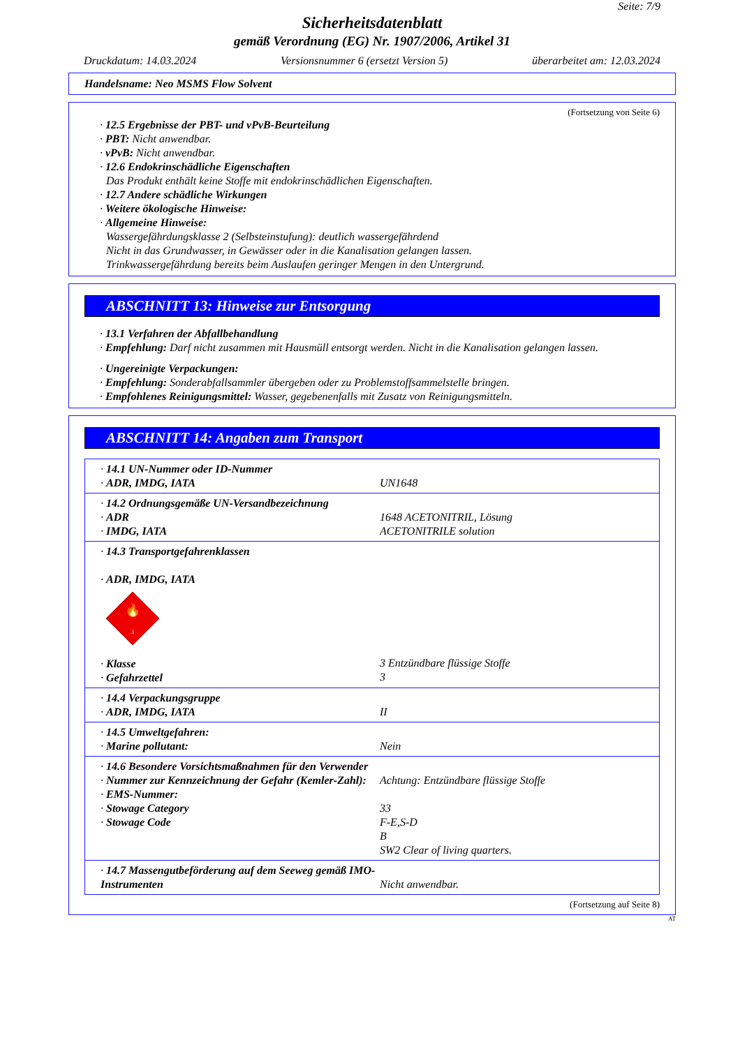Seite: 7/9
Sicherheitsdatenblatt
gemäß Verordnung (EG) Nr. 1907/2006, Artikel 31
Druckdatum: 14.03.2024 Versionsnummer 6 (ersetzt Version 5) überarbeitet am: 12.03.2024
Handelsname: Neo MSMS Flow Solvent
(Fortsetzung von Seite 6)
· 12.5 Ergebnisse der PBT- und vPvB-Beurteilung
· PBT: Nicht anwendbar.
· vPvB: Nicht anwendbar.
· 12.6 Endokrinschädliche Eigenschaften
Das Produkt enthält keine Stoffe mit endokrinschädlichen Eigenschaften.
· 12.7 Andere schädliche Wirkungen
· Weitere ökologische Hinweise:
· Allgemeine Hinweise:
Wassergefährdungsklasse 2 (Selbsteinstufung): deutlich wassergefährdend
Nicht in das Grundwasser, in Gewässer oder in die Kanalisation gelangen lassen.
Trinkwassergefährdung bereits beim Auslaufen geringer Mengen in den Untergrund.
ABSCHNITT 13: Hinweise zur Entsorgung
· 13.1 Verfahren der Abfallbehandlung
· Empfehlung: Darf nicht zusammen mit Hausmüll entsorgt werden. Nicht in die Kanalisation gelangen lassen.
· Ungereinigte Verpackungen:
· Empfehlung: Sonderabfallsammler übergeben oder zu Problemstoffsammelstelle bringen.
· Empfohlenes Reinigungsmittel: Wasser, gegebenenfalls mit Zusatz von Reinigungsmitteln.
ABSCHNITT 14: Angaben zum Transport
| · 14.1 UN-Nummer oder ID-Nummer · ADR, IMDG, IATA | UN1648 |
| · 14.2 Ordnungsgemäße UN-Versandbezeichnung · ADR · IMDG, IATA | 1648 ACETONITRIL, Lösung ACETONITRILE solution |
| · 14.3 Transportgefahrenklassen · ADR, IMDG, IATA 🔥 3 · Klasse · Gefahrzettel | 3 Entzündbare flüssige Stoffe 3 |
| · 14.4 Verpackungsgruppe · ADR, IMDG, IATA | II |
| · 14.5 Umweltgefahren: · Marine pollutant: | Nein |
| · 14.6 Besondere Vorsichtsmaßnahmen für den Verwender · Nummer zur Kennzeichnung der Gefahr (Kemler-Zahl): · EMS-Nummer: · Stowage Category · Stowage Code | Achtung: Entzündbare flüssige Stoffe 33 F-E,S-D B SW2 Clear of living quarters. |
| · 14.7 Massengutbeförderung auf dem Seeweg gemäß IMO-Instrumenten | Nicht anwendbar. |
(Fortsetzung auf Seite 8)
AT